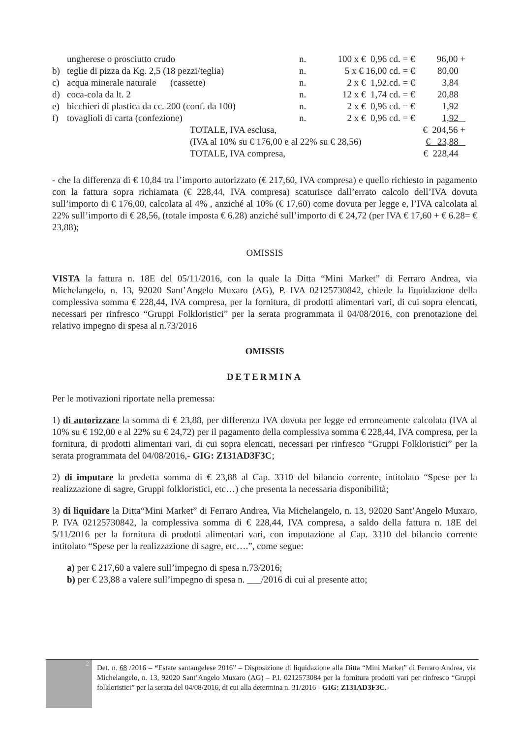| | ungherese o prosciutto crudo | n. | 100 x € 0,96 cd. = € | 96,00 + |
| b) | teglie di pizza da Kg. 2,5 (18 pezzi/teglia) | n. | 5 x € 16,00 cd. = € | 80,00 |
| c) | acqua minerale naturale (cassette) | n. | 2 x € 1,92.cd. = € | 3,84 |
| d) | coca-cola da lt. 2 | n. | 12 x € 1,74 cd. = € | 20,88 |
| e) | bicchieri di plastica da cc. 200 (conf. da 100) | n. | 2 x € 0,96 cd. = € | 1,92 |
| f) | tovaglioli di carta (confezione) | n. | 2 x € 0,96 cd. = € | 1,92 |
| | TOTALE, IVA esclusa, | | | € 204,56 + |
| | (IVA al 10% su € 176,00 e al 22% su € 28,56) | | | € 23,88 |
| | TOTALE, IVA compresa, | | | € 228,44 |
- che la differenza di € 10,84 tra l’importo autorizzato (€ 217,60, IVA compresa) e quello richiesto in pagamento con la fattura sopra richiamata (€ 228,44, IVA compresa) scaturisce dall’errato calcolo dell’IVA dovuta sull’importo di € 176,00, calcolata al 4% , anziché al 10% (€ 17,60) come dovuta per legge e, l’IVA calcolata al 22% sull’importo di € 28,56, (totale imposta € 6.28) anziché sull’importo di € 24,72 (per IVA € 17,60 + € 6.28= € 23,88);
OMISSIS
VISTA la fattura n. 18E del 05/11/2016, con la quale la Ditta “Mini Market” di Ferraro Andrea, via Michelangelo, n. 13, 92020 Sant’Angelo Muxaro (AG), P. IVA 02125730842, chiede la liquidazione della complessiva somma € 228,44, IVA compresa, per la fornitura, di prodotti alimentari vari, di cui sopra elencati, necessari per rinfresco “Gruppi Folkloristici” per la serata programmata il 04/08/2016, con prenotazione del relativo impegno di spesa al n.73/2016
OMISSIS
DETERMINA
Per le motivazioni riportate nella premessa:
1) di autorizzare la somma di € 23,88, per differenza IVA dovuta per legge ed erroneamente calcolata (IVA al 10% su € 192,00 e al 22% su € 24,72) per il pagamento della complessiva somma € 228,44, IVA compresa, per la fornitura, di prodotti alimentari vari, di cui sopra elencati, necessari per rinfresco “Gruppi Folkloristici” per la serata programmata del 04/08/2016,- GIG: Z131AD3F3C;
2) di imputare la predetta somma di € 23,88 al Cap. 3310 del bilancio corrente, intitolato “Spese per la realizzazione di sagre, Gruppi folkloristici, etc…) che presenta la necessaria disponibilità;
3) di liquidare la Ditta“Mini Market” di Ferraro Andrea, Via Michelangelo, n. 13, 92020 Sant’Angelo Muxaro, P. IVA 02125730842, la complessiva somma di € 228,44, IVA compresa, a saldo della fattura n. 18E del 5/11/2016 per la fornitura di prodotti alimentari vari, con imputazione al Cap. 3310 del bilancio corrente intitolato “Spese per la realizzazione di sagre, etc….”, come segue:
a) per € 217,60 a valere sull’impegno di spesa n.73/2016;
b) per € 23,88 a valere sull’impegno di spesa n. ___/2016 di cui al presente atto;
2
Det. n. 68 /2016 – “Estate santangelese 2016” – Disposizione di liquidazione alla Ditta “Mini Market” di Ferraro Andrea, via Michelangelo, n. 13, 92020 Sant’Angelo Muxaro (AG) – P.I. 0212573084 per la fornitura prodotti vari per rinfresco “Gruppi folkloristici” per la serata del 04/08/2016, di cui alla determina n. 31/2016 - GIG: Z131AD3F3C.-